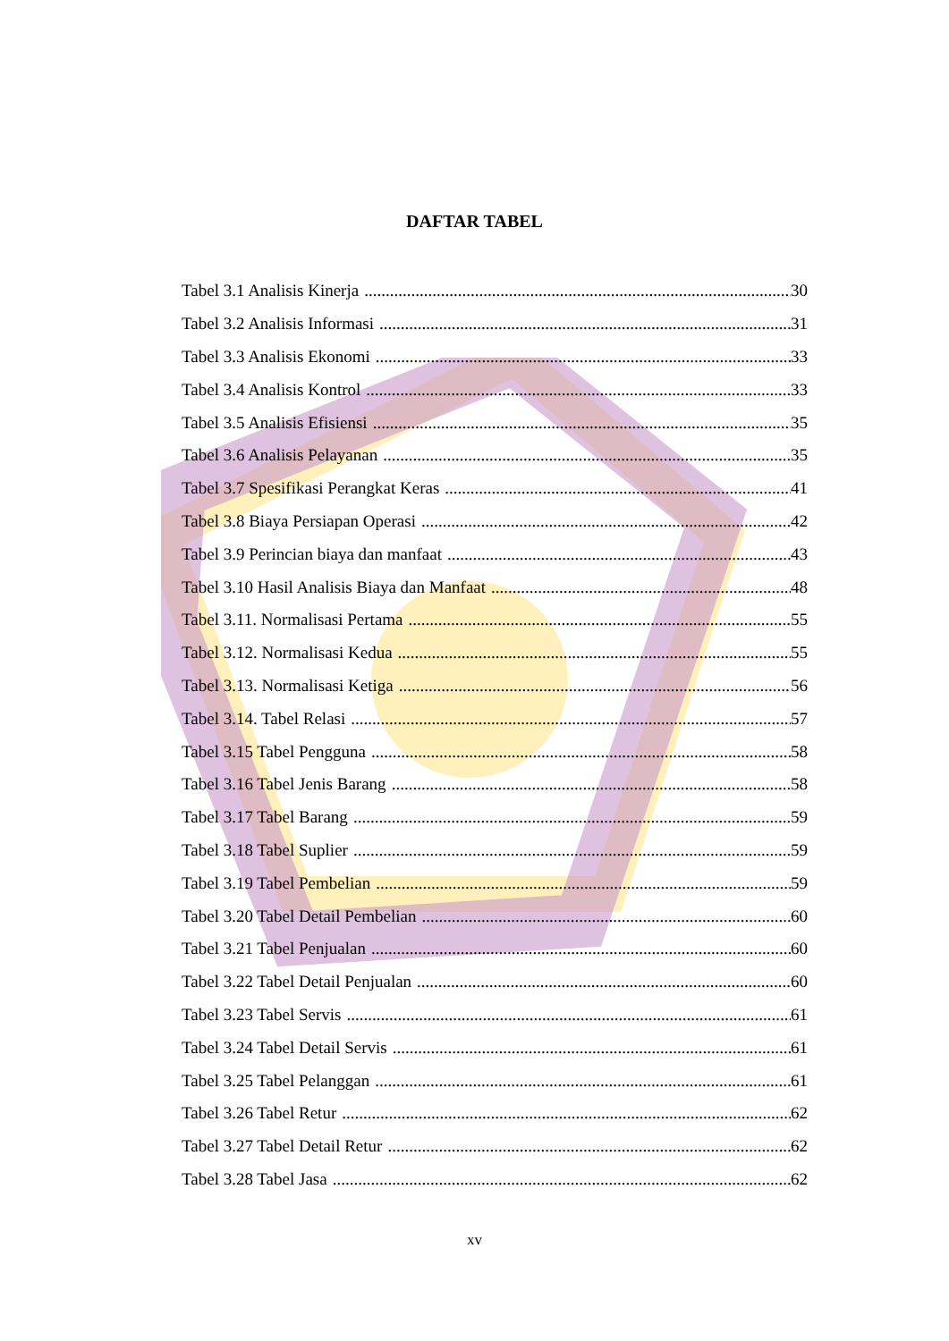DAFTAR TABEL
Tabel 3.1 Analisis Kinerja 30
Tabel 3.2 Analisis Informasi 31
Tabel 3.3 Analisis Ekonomi 33
Tabel 3.4 Analisis Kontrol 33
Tabel 3.5 Analisis Efisiensi 35
Tabel 3.6 Analisis Pelayanan 35
Tabel 3.7 Spesifikasi Perangkat Keras 41
Tabel 3.8 Biaya Persiapan Operasi 42
Tabel 3.9 Perincian biaya dan manfaat 43
Tabel 3.10 Hasil Analisis Biaya dan Manfaat 48
Tabel 3.11. Normalisasi Pertama 55
Tabel 3.12. Normalisasi Kedua 55
Tabel 3.13. Normalisasi Ketiga 56
Tabel 3.14. Tabel Relasi 57
Tabel 3.15 Tabel Pengguna 58
Tabel 3.16 Tabel Jenis Barang 58
Tabel 3.17 Tabel Barang 59
Tabel 3.18 Tabel Suplier 59
Tabel 3.19 Tabel Pembelian 59
Tabel 3.20 Tabel Detail Pembelian 60
Tabel 3.21 Tabel Penjualan 60
Tabel 3.22 Tabel Detail Penjualan 60
Tabel 3.23 Tabel Servis 61
Tabel 3.24 Tabel Detail Servis 61
Tabel 3.25 Tabel Pelanggan 61
Tabel 3.26 Tabel Retur 62
Tabel 3.27 Tabel Detail Retur 62
Tabel 3.28 Tabel Jasa 62
xv